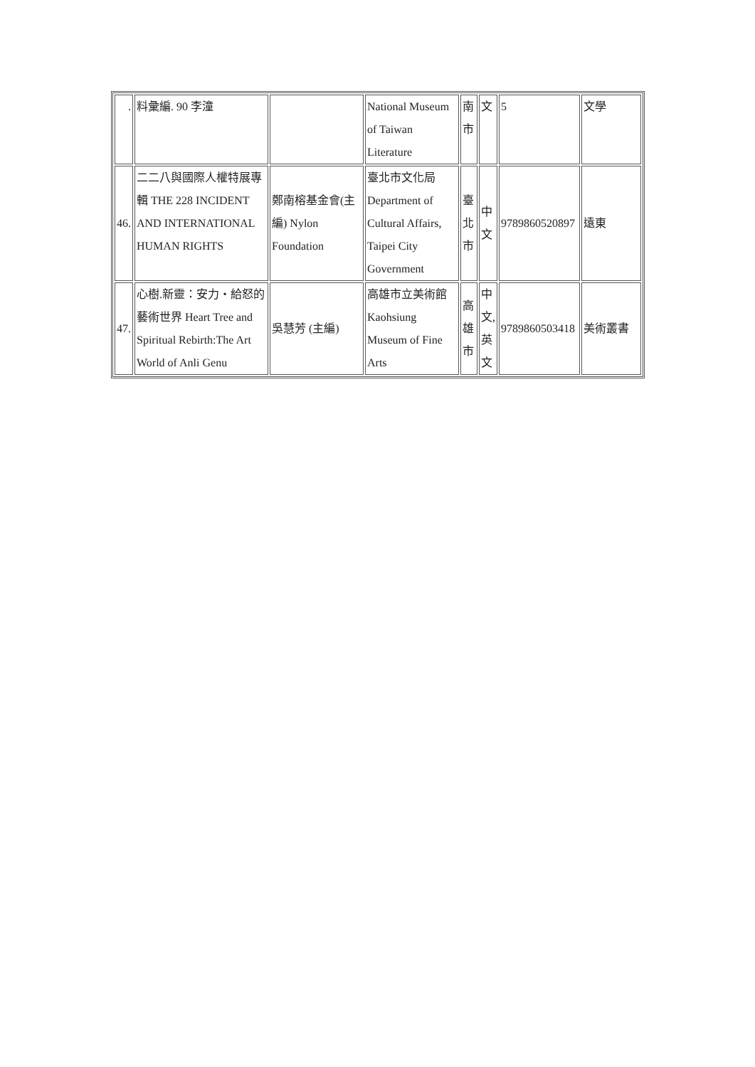| . | 料彙編. 90 李潼 | | National Museum of Taiwan Literature | 南市 | 文 | 5 | 文學 |
| 46. | 二二八與國際人權特展專輯 THE 228 INCIDENT AND INTERNATIONAL HUMAN RIGHTS | 鄭南榕基金會(主編) Nylon Foundation | 臺北市文化局 Department of Cultural Affairs, Taipei City Government | 臺北市 | 中文 | 9789860520897 | 遠東 |
| 47. | 心樹.新靈：安力・給怒的藝術世界 Heart Tree and Spiritual Rebirth:The Art World of Anli Genu | 吳慧芳 (主編) | 高雄市立美術館 Kaohsiung Museum of Fine Arts | 高雄市 | 中文,英文 | 9789860503418 | 美術叢書 |